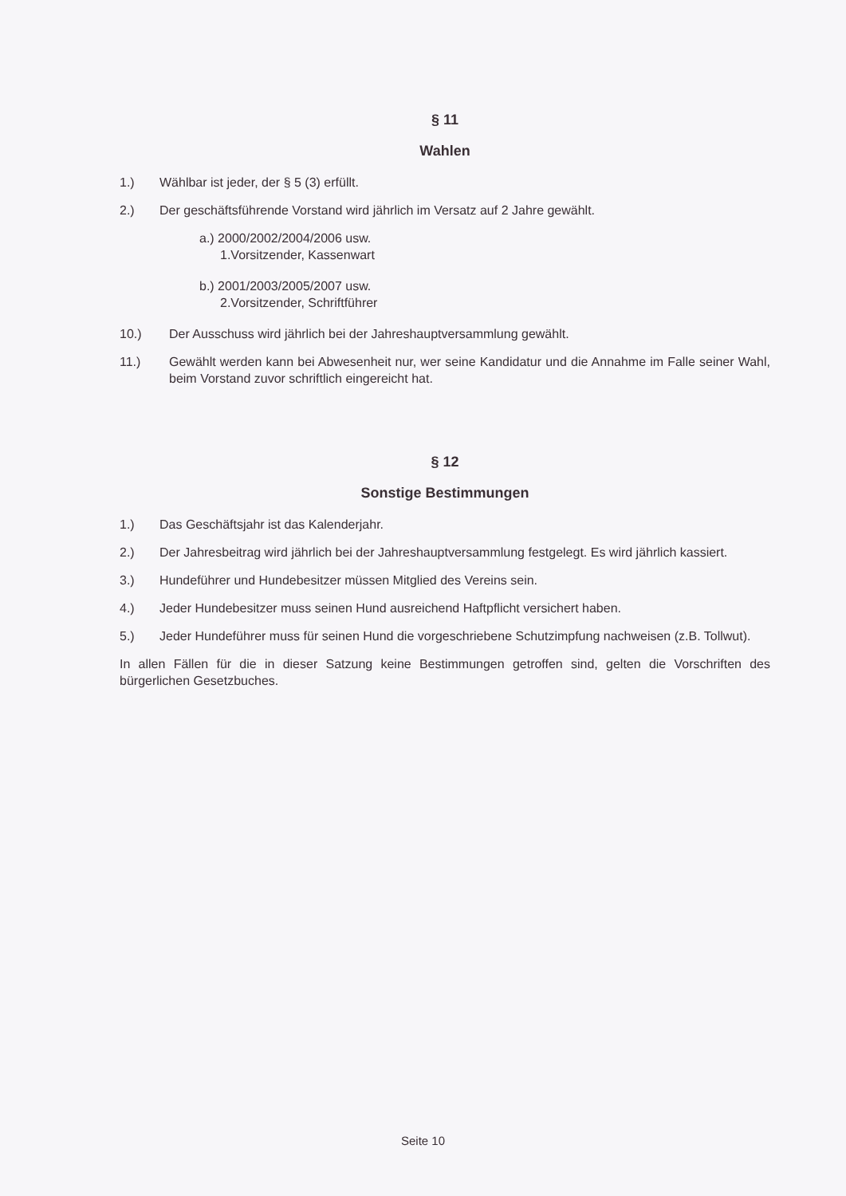§ 11
Wahlen
1.) Wählbar ist jeder, der § 5 (3) erfüllt.
2.) Der geschäftsführende Vorstand wird jährlich im Versatz auf 2 Jahre gewählt.
a.) 2000/2002/2004/2006 usw.
1.Vorsitzender, Kassenwart
b.) 2001/2003/2005/2007 usw.
2.Vorsitzender, Schriftführer
10.) Der Ausschuss wird jährlich bei der Jahreshauptversammlung gewählt.
11.) Gewählt werden kann bei Abwesenheit nur, wer seine Kandidatur und die Annahme im Falle seiner Wahl, beim Vorstand zuvor schriftlich eingereicht hat.
§ 12
Sonstige Bestimmungen
1.) Das Geschäftsjahr ist das Kalenderjahr.
2.) Der Jahresbeitrag wird jährlich bei der Jahreshauptversammlung festgelegt. Es wird jährlich kassiert.
3.) Hundeführer und Hundebesitzer müssen Mitglied des Vereins sein.
4.) Jeder Hundebesitzer muss seinen Hund ausreichend Haftpflicht versichert haben.
5.) Jeder Hundeführer muss für seinen Hund die vorgeschriebene Schutzimpfung nachweisen (z.B. Tollwut).
In allen Fällen für die in dieser Satzung keine Bestimmungen getroffen sind, gelten die Vorschriften des bürgerlichen Gesetzbuches.
Seite 10